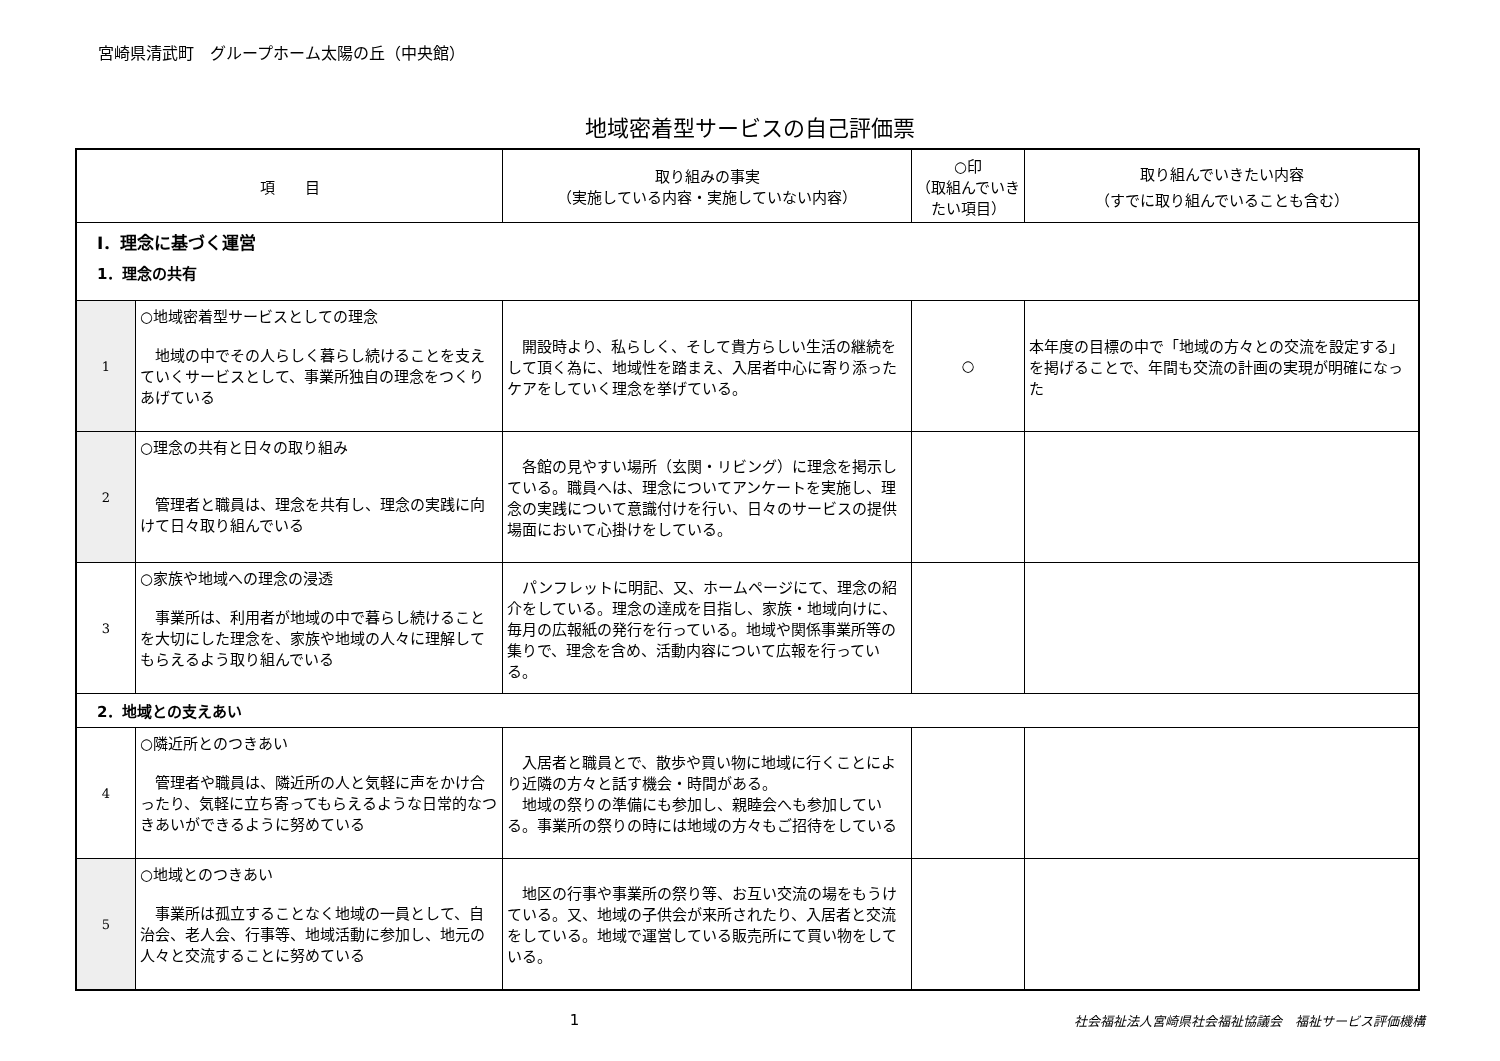宮崎県清武町　グループホーム太陽の丘（中央館）
地域密着型サービスの自己評価票
| 項 目 | | 取り組みの事実 （実施している内容・実施していない内容） | ○印 （取組んでいきたい項目） | 取り組んでいきたい内容 （すでに取り組んでいることも含む） |
| --- | --- | --- | --- | --- |
| Ⅰ．理念に基づく運営 1．理念の共有 | | | | |
| 1 | ○地域密着型サービスとしての理念 地域の中でその人らしく暮らし続けることを支えていくサービスとして、事業所独自の理念をつくりあげている | 開設時より、私らしく、そして貴方らしい生活の継続をして頂く為に、地域性を踏まえ、入居者中心に寄り添ったケアをしていく理念を挙げている。 | ○ | 本年度の目標の中で「地域の方々との交流を設定する」を掲げることで、年間も交流の計画の実現が明確になった |
| 2 | ○理念の共有と日々の取り組み 管理者と職員は、理念を共有し、理念の実践に向けて日々取り組んでいる | 各館の見やすい場所（玄関・リビング）に理念を掲示している。職員へは、理念についてアンケートを実施し、理念の実践について意識付けを行い、日々のサービスの提供場面において心掛けをしている。 | | |
| 3 | ○家族や地域への理念の浸透 事業所は、利用者が地域の中で暮らし続けることを大切にした理念を、家族や地域の人々に理解してもらえるよう取り組んでいる | パンフレットに明記、又、ホームページにて、理念の紹介をしている。理念の達成を目指し、家族・地域向けに、毎月の広報紙の発行を行っている。地域や関係事業所等の集りで、理念を含め、活動内容について広報を行っている。 | | |
| 2．地域との支えあい | | | | |
| 4 | ○隣近所とのつきあい 管理者や職員は、隣近所の人と気軽に声をかけ合ったり、気軽に立ち寄ってもらえるような日常的なつきあいができるように努めている | 入居者と職員とで、散歩や買い物に地域に行くことにより近隣の方々と話す機会・時間がある。 地域の祭りの準備にも参加し、親睦会へも参加している。事業所の祭りの時には地域の方々もご招待をしている | | |
| 5 | ○地域とのつきあい 事業所は孤立することなく地域の一員として、自治会、老人会、行事等、地域活動に参加し、地元の人々と交流することに努めている | 地区の行事や事業所の祭り等、お互い交流の場をもうけている。又、地域の子供会が来所されたり、入居者と交流をしている。地域で運営している販売所にて買い物をしている。 | | |
1 社会福祉法人宮崎県社会福祉協議会　福祉サービス評価機構